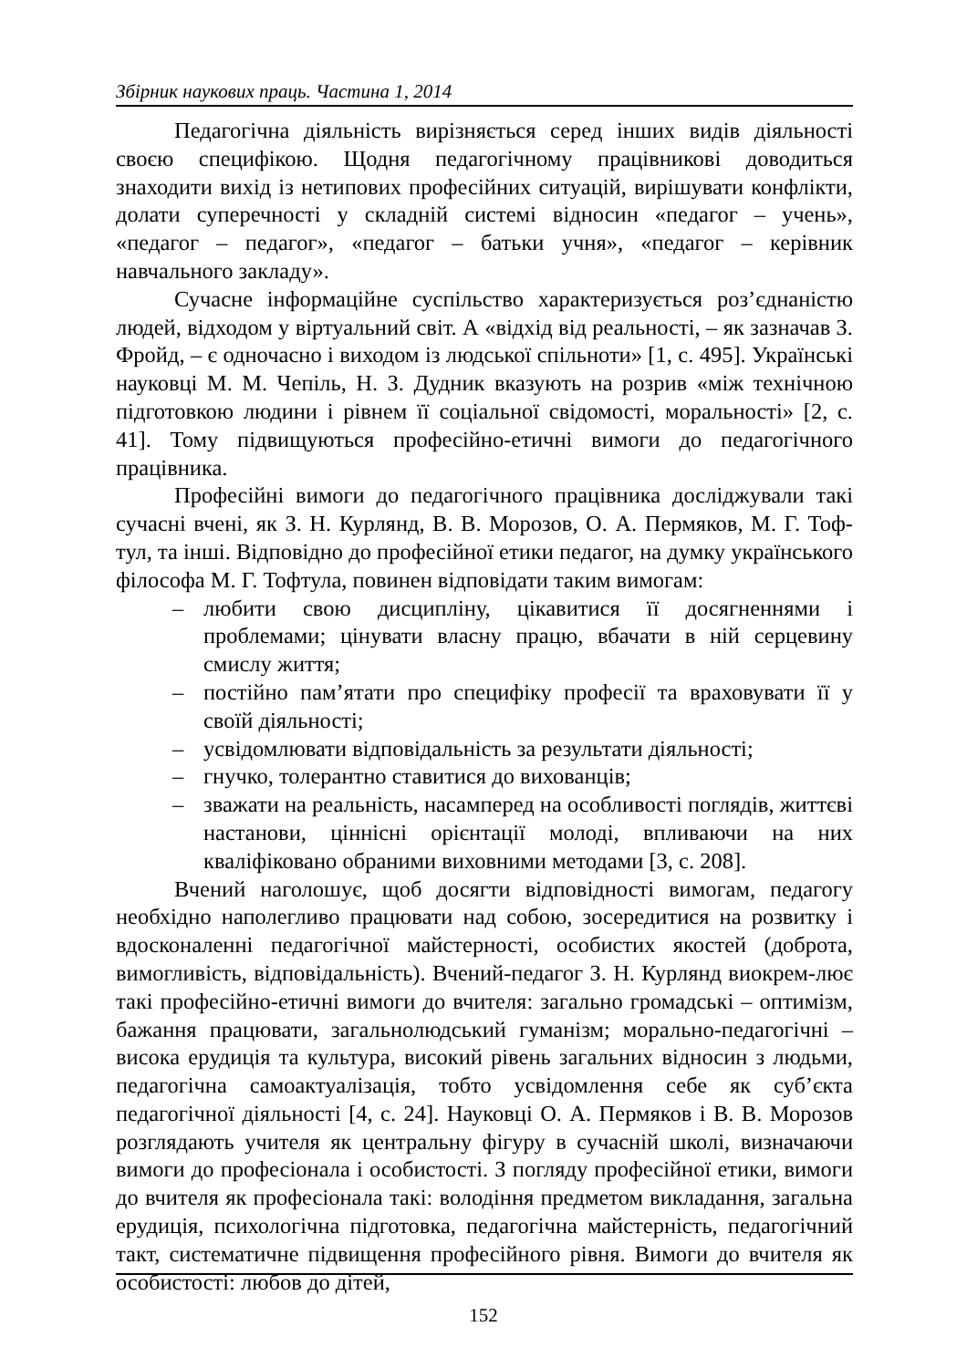Збірник наукових праць. Частина 1, 2014
Педагогічна діяльність вирізняється серед інших видів діяльності своєю специфікою. Щодня педагогічному працівникові доводиться знаходити вихід із нетипових професійних ситуацій, вирішувати конфлікти, долати суперечності у складній системі відносин «педагог – учень», «педагог – педагог», «педагог – батьки учня», «педагог – керівник навчального закладу».
Сучасне інформаційне суспільство характеризується роз’єднаністю людей, відходом у віртуальний світ. А «відхід від реальності, – як зазначав З. Фройд, – є одночасно і виходом із людської спільноти» [1, с. 495]. Українські науковці М. М. Чепіль, Н. З. Дудник вказують на розрив «між технічною підготовкою людини і рівнем її соціальної свідомості, моральності» [2, с. 41]. Тому підвищуються професійно-етичні вимоги до педагогічного працівника.
Професійні вимоги до педагогічного працівника досліджували такі сучасні вчені, як З. Н. Курлянд, В. В. Морозов, О. А. Пермяков, М. Г. Тоф-тул, та інші. Відповідно до професійної етики педагог, на думку українського філософа М. Г. Тофтула, повинен відповідати таким вимогам:
– любити свою дисципліну, цікавитися її досягненнями і проблемами; цінувати власну працю, вбачати в ній серцевину смислу життя;
– постійно пам’ятати про специфіку професії та враховувати її у своїй діяльності;
– усвідомлювати відповідальність за результати діяльності;
– гнучко, толерантно ставитися до вихованців;
– зважати на реальність, насамперед на особливості поглядів, життєві настанови, ціннісні орієнтації молоді, впливаючи на них кваліфіковано обраними виховними методами [3, с. 208].
Вчений наголошує, щоб досягти відповідності вимогам, педагогу необхідно наполегливо працювати над собою, зосередитися на розвитку і вдосконаленні педагогічної майстерності, особистих якостей (доброта, вимогливість, відповідальність). Вчений-педагог З. Н. Курлянд виокрем-лює такі професійно-етичні вимоги до вчителя: загально громадські – оптимізм, бажання працювати, загальнолюдський гуманізм; морально-педагогічні – висока ерудиція та культура, високий рівень загальних відносин з людьми, педагогічна самоактуалізація, тобто усвідомлення себе як суб’єкта педагогічної діяльності [4, с. 24]. Науковці О. А. Пермяков і В. В. Морозов розглядають учителя як центральну фігуру в сучасній школі, визначаючи вимоги до професіонала і особистості. З погляду професійної етики, вимоги до вчителя як професіонала такі: володіння предметом викладання, загальна ерудиція, психологічна підготовка, педагогічна майстерність, педагогічний такт, систематичне підвищення професійного рівня. Вимоги до вчителя як особистості: любов до дітей,
152